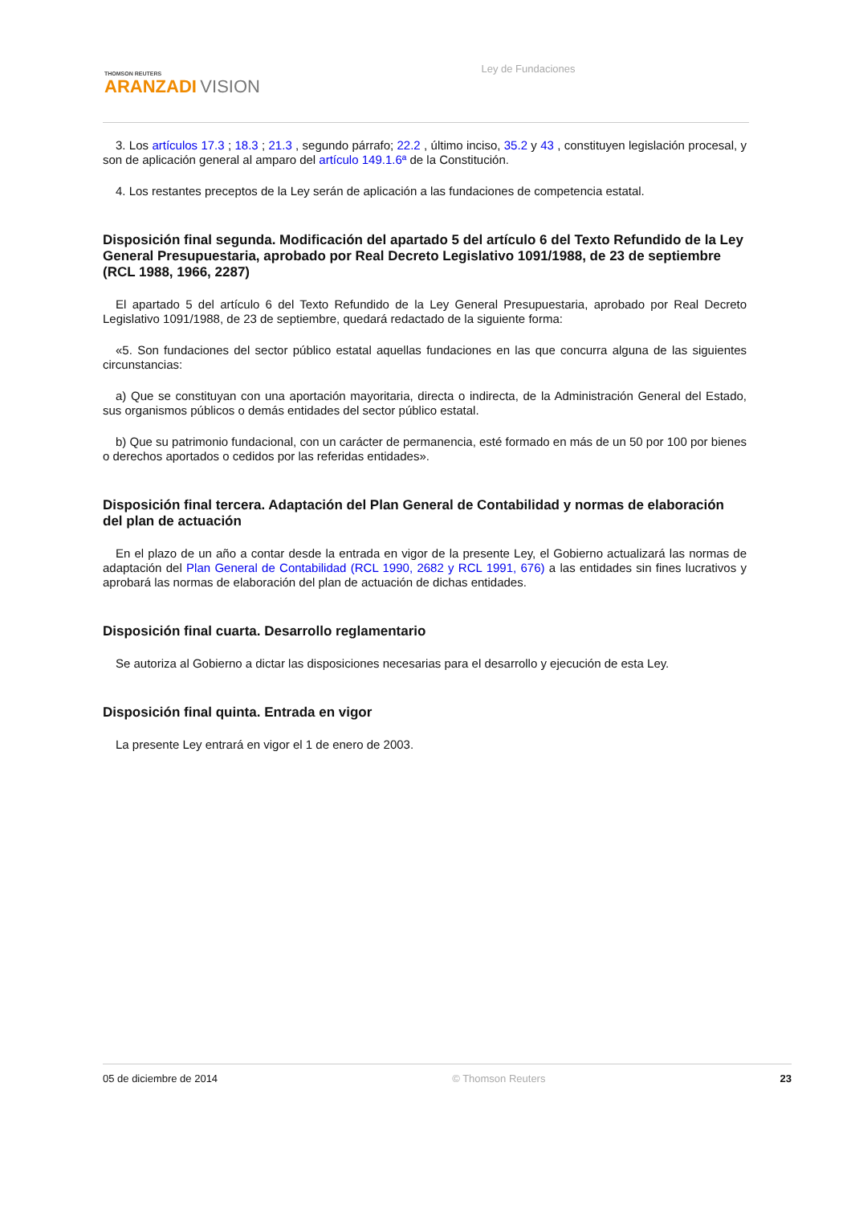THOMSON REUTERS
ARANZADI VISION
Ley de Fundaciones
3. Los artículos 17.3 ; 18.3 ; 21.3 , segundo párrafo; 22.2 , último inciso, 35.2 y 43 , constituyen legislación procesal, y son de aplicación general al amparo del artículo 149.1.6ª de la Constitución.
4. Los restantes preceptos de la Ley serán de aplicación a las fundaciones de competencia estatal.
Disposición final segunda. Modificación del apartado 5 del artículo 6 del Texto Refundido de la Ley General Presupuestaria, aprobado por Real Decreto Legislativo 1091/1988, de 23 de septiembre (RCL 1988, 1966, 2287)
El apartado 5 del artículo 6 del Texto Refundido de la Ley General Presupuestaria, aprobado por Real Decreto Legislativo 1091/1988, de 23 de septiembre, quedará redactado de la siguiente forma:
«5. Son fundaciones del sector público estatal aquellas fundaciones en las que concurra alguna de las siguientes circunstancias:
a) Que se constituyan con una aportación mayoritaria, directa o indirecta, de la Administración General del Estado, sus organismos públicos o demás entidades del sector público estatal.
b) Que su patrimonio fundacional, con un carácter de permanencia, esté formado en más de un 50 por 100 por bienes o derechos aportados o cedidos por las referidas entidades».
Disposición final tercera. Adaptación del Plan General de Contabilidad y normas de elaboración del plan de actuación
En el plazo de un año a contar desde la entrada en vigor de la presente Ley, el Gobierno actualizará las normas de adaptación del Plan General de Contabilidad (RCL 1990, 2682 y RCL 1991, 676) a las entidades sin fines lucrativos y aprobará las normas de elaboración del plan de actuación de dichas entidades.
Disposición final cuarta. Desarrollo reglamentario
Se autoriza al Gobierno a dictar las disposiciones necesarias para el desarrollo y ejecución de esta Ley.
Disposición final quinta. Entrada en vigor
La presente Ley entrará en vigor el 1 de enero de 2003.
05 de diciembre de 2014 © Thomson Reuters 23